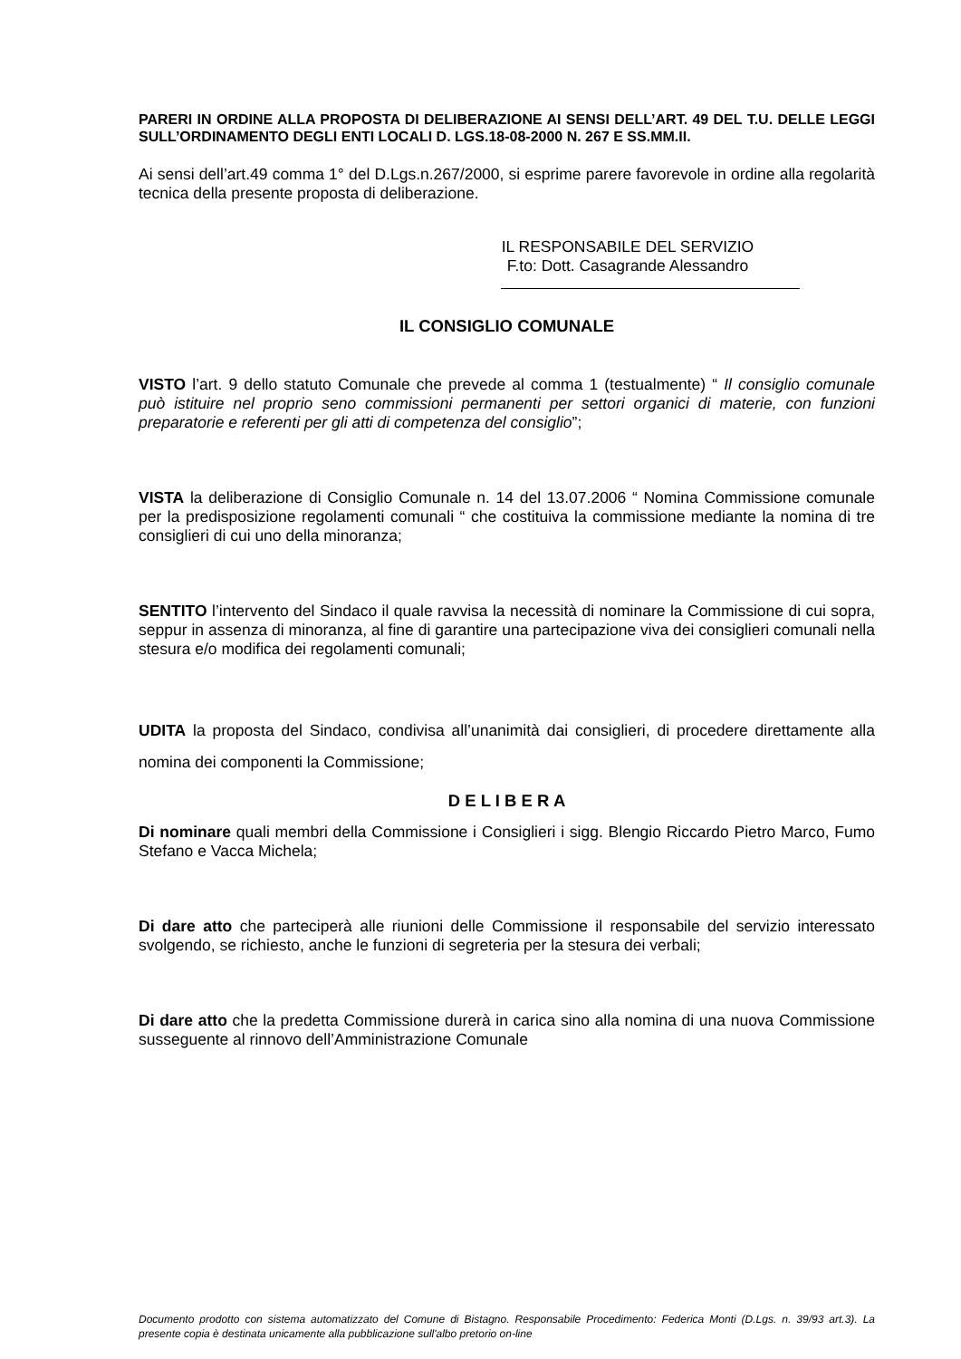PARERI IN ORDINE ALLA PROPOSTA DI DELIBERAZIONE AI SENSI DELL’ART. 49 DEL T.U. DELLE LEGGI SULL’ORDINAMENTO DEGLI ENTI LOCALI D. LGS.18-08-2000 N. 267 E SS.MM.II.
Ai sensi dell’art.49 comma 1° del D.Lgs.n.267/2000, si esprime parere favorevole in ordine alla regolarità tecnica della presente proposta di deliberazione.
IL RESPONSABILE DEL SERVIZIO
F.to: Dott. Casagrande Alessandro
IL CONSIGLIO COMUNALE
VISTO l’art. 9 dello statuto Comunale che prevede al comma 1 (testualmente) “ Il consiglio comunale può istituire nel proprio seno commissioni permanenti per settori organici di materie, con funzioni preparatorie e referenti per gli atti di competenza del consiglio”;
VISTA la deliberazione di Consiglio Comunale n. 14 del 13.07.2006 “ Nomina Commissione comunale per la predisposizione regolamenti comunali “ che costituiva la commissione mediante la nomina di tre consiglieri di cui uno della minoranza;
SENTITO l’intervento del Sindaco il quale ravvisa la necessità di nominare la Commissione di cui sopra, seppur in assenza di minoranza, al fine di garantire una partecipazione viva dei consiglieri comunali nella stesura e/o modifica dei regolamenti comunali;
UDITA la proposta del Sindaco, condivisa all’unanimità dai consiglieri, di procedere direttamente alla nomina dei componenti la Commissione;
D E L I B E R A
Di nominare quali membri della Commissione i Consiglieri i sigg. Blengio Riccardo Pietro Marco, Fumo Stefano e Vacca Michela;
Di dare atto che parteciperà alle riunioni delle Commissione il responsabile del servizio interessato svolgendo, se richiesto, anche le funzioni di segreteria per la stesura dei verbali;
Di dare atto che la predetta Commissione durerà in carica sino alla nomina di una nuova Commissione susseguente al rinnovo dell’Amministrazione Comunale
Documento prodotto con sistema automatizzato del Comune di Bistagno. Responsabile Procedimento: Federica Monti (D.Lgs. n. 39/93 art.3). La presente copia è destinata unicamente alla pubblicazione sull'albo pretorio on-line